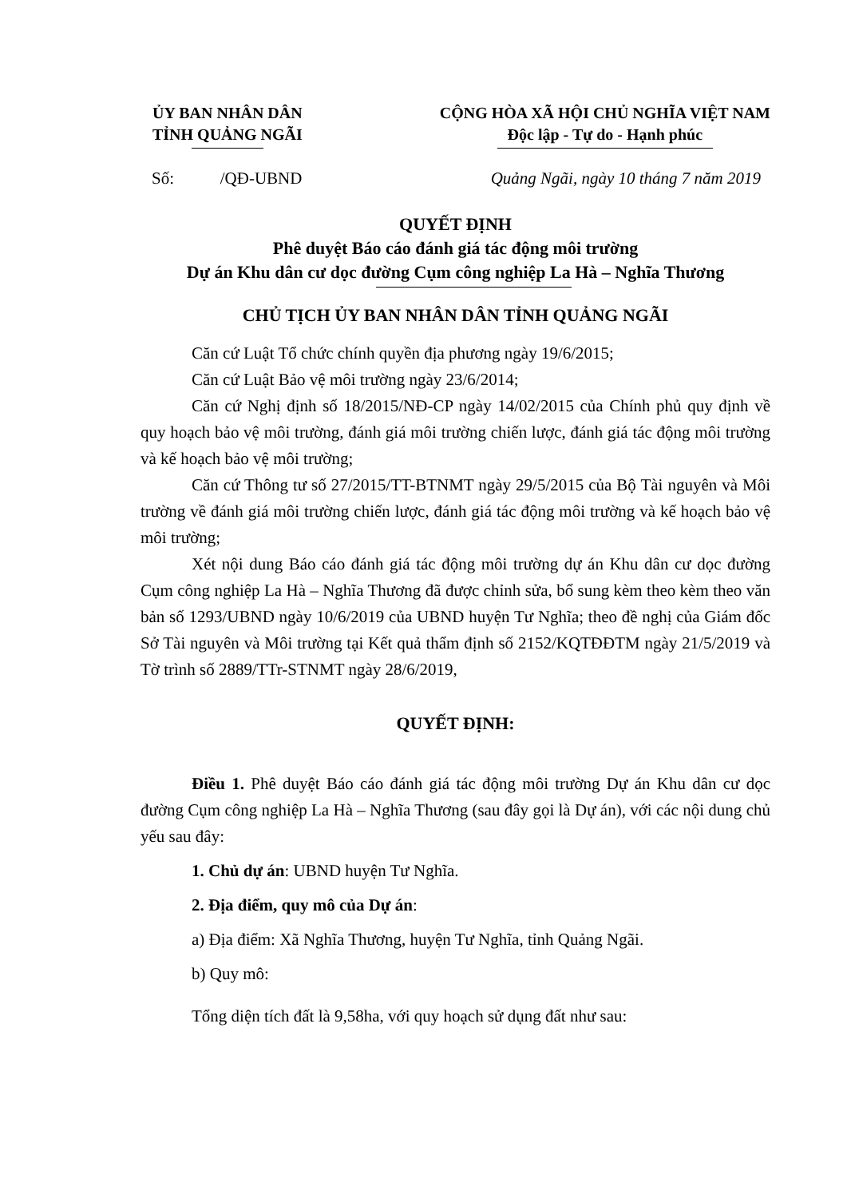ỦY BAN NHÂN DÂN
TỈNH QUẢNG NGÃI
CỘNG HÒA XÃ HỘI CHỦ NGHĨA VIỆT NAM
Độc lập - Tự do - Hạnh phúc
Số: /QĐ-UBND Quảng Ngãi, ngày 10 tháng 7 năm 2019
QUYẾT ĐỊNH
Phê duyệt Báo cáo đánh giá tác động môi trường
Dự án Khu dân cư dọc đường Cụm công nghiệp La Hà – Nghĩa Thương
CHỦ TỊCH ỦY BAN NHÂN DÂN TỈNH QUẢNG NGÃI
Căn cứ Luật Tổ chức chính quyền địa phương ngày 19/6/2015;
Căn cứ Luật Bảo vệ môi trường ngày 23/6/2014;
Căn cứ Nghị định số 18/2015/NĐ-CP ngày 14/02/2015 của Chính phủ quy định về quy hoạch bảo vệ môi trường, đánh giá môi trường chiến lược, đánh giá tác động môi trường và kế hoạch bảo vệ môi trường;
Căn cứ Thông tư số 27/2015/TT-BTNMT ngày 29/5/2015 của Bộ Tài nguyên và Môi trường về đánh giá môi trường chiến lược, đánh giá tác động môi trường và kế hoạch bảo vệ môi trường;
Xét nội dung Báo cáo đánh giá tác động môi trường dự án Khu dân cư dọc đường Cụm công nghiệp La Hà – Nghĩa Thương đã được chỉnh sửa, bổ sung kèm theo kèm theo văn bản số 1293/UBND ngày 10/6/2019 của UBND huyện Tư Nghĩa; theo đề nghị của Giám đốc Sở Tài nguyên và Môi trường tại Kết quả thẩm định số 2152/KQTĐĐTM ngày 21/5/2019 và Tờ trình số 2889/TTr-STNMT ngày 28/6/2019,
QUYẾT ĐỊNH:
Điều 1. Phê duyệt Báo cáo đánh giá tác động môi trường Dự án Khu dân cư dọc đường Cụm công nghiệp La Hà – Nghĩa Thương (sau đây gọi là Dự án), với các nội dung chủ yếu sau đây:
1. Chủ dự án: UBND huyện Tư Nghĩa.
2. Địa điểm, quy mô của Dự án:
a) Địa điểm: Xã Nghĩa Thương, huyện Tư Nghĩa, tỉnh Quảng Ngãi.
b) Quy mô:
Tổng diện tích đất là 9,58ha, với quy hoạch sử dụng đất như sau: